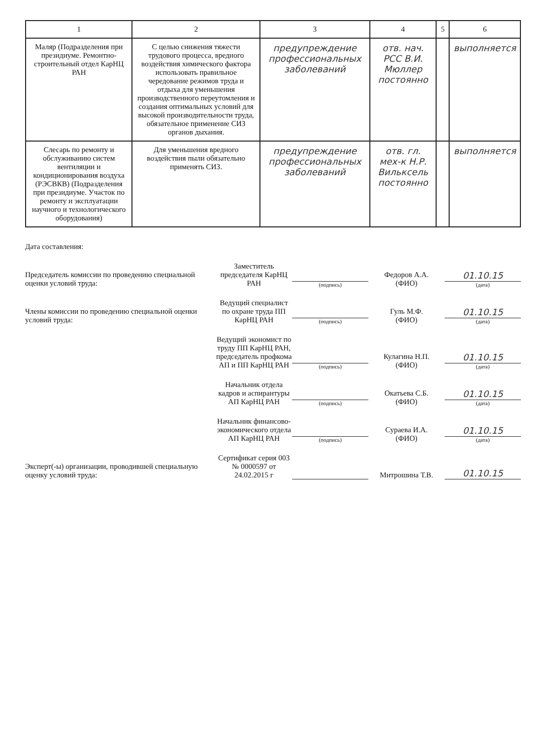| 1 | 2 | 3 | 4 | 5 | 6 |
| --- | --- | --- | --- | --- | --- |
| Маляр (Подразделения при президиуме. Ремонтно-строительный отдел КарНЦ РАН | С целью снижения тяжести трудового процесса, вредного воздействия химического фактора использовать правильное чередование режимов труда и отдыха для уменьшения производственного переутомления и создания оптимальных условий для высокой производительности труда, обязательное применение СИЗ органов дыхания. | предупреждение профессиональных заболеваний | отв. нач. РСС В.И. Мюллер постоянно | | выполняется |
| Слесарь по ремонту и обслуживанию систем вентиляции и кондиционирования воздуха (РЭСВКВ) (Подразделения при президиуме. Участок по ремонту и эксплуатации научного и технологического оборудования) | Для уменьшения вредного воздействия пыли обязательно применять СИЗ. | предупреждение профессиональных заболеваний | отв. гл. мех-к Н.Р. Вильксель постоянно | | выполняется |
Дата составления:
Председатель комиссии по проведению специальной оценки условий труда:
Заместитель председателя КарНЦ РАН
(подпись)
Федоров А.А.
(ФИО)
01.10.15
(дата)
Члены комиссии по проведению специальной оценки условий труда:
Ведущий специалист по охране труда ПП КарНЦ РАН
(подпись)
Гуль М.Ф.
(ФИО)
01.10.15
(дата)
Ведущий экономист по труду ПП КарНЦ РАН, председатель профкома АП и ПП КарНЦ РАН
(подпись)
Кулагина Н.П.
(ФИО)
01.10.15
(дата)
Начальник отдела кадров и аспирантуры АП КарНЦ РАН
(подпись)
Окатьева С.Б.
(ФИО)
01.10.15
(дата)
Начальник финансово-экономического отдела АП КарНЦ РАН
(подпись)
Сураева И.А.
(ФИО)
01.10.15
(дата)
Эксперт(-ы) организации, проводившей специальную оценку условий труда:
Сертификат серия 003 № 0000597 от 24.02.2015 г
Митрошина Т.В.
01.10.15